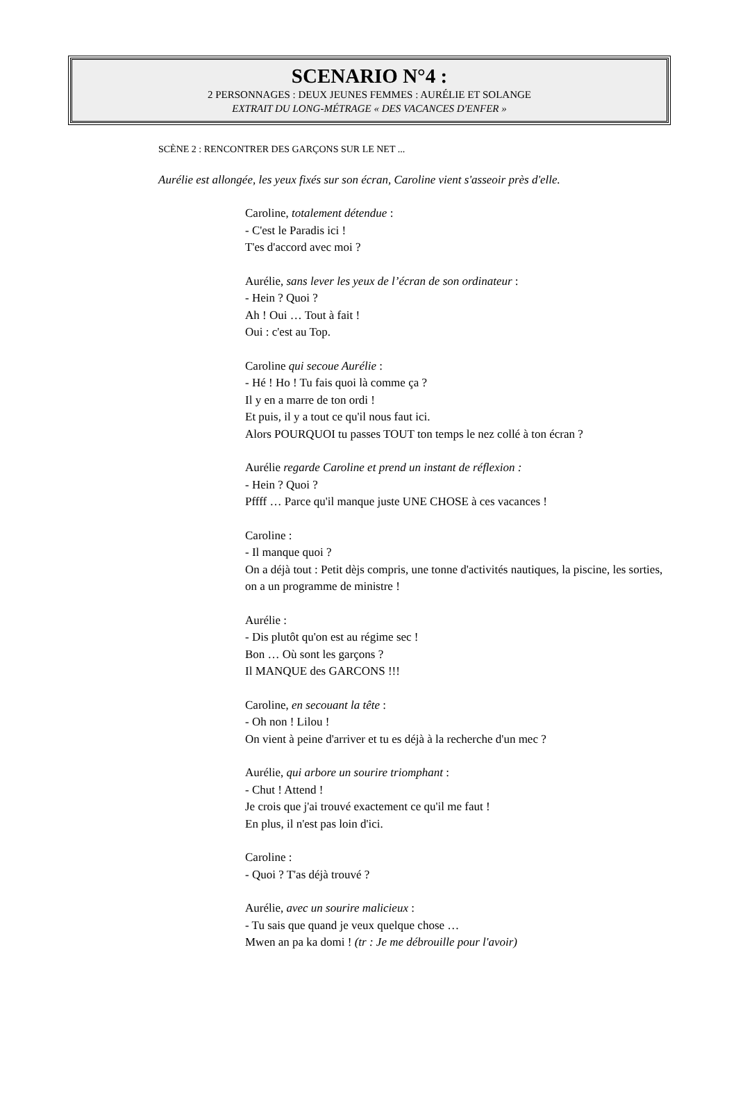SCENARIO N°4 :
2 PERSONNAGES : DEUX JEUNES FEMMES : AURÉLIE ET SOLANGE
EXTRAIT DU LONG-MÉTRAGE « DES VACANCES D'ENFER »
SCÈNE 2 : RENCONTRER DES GARÇONS SUR LE NET ...
Aurélie est allongée, les yeux fixés sur son écran, Caroline vient s'asseoir près d'elle.
Caroline, totalement détendue :
- C'est le Paradis ici !
T'es d'accord avec moi ?
Aurélie, sans lever les yeux de l’écran de son ordinateur :
- Hein ? Quoi ?
Ah ! Oui … Tout à fait !
Oui : c'est au Top.
Caroline qui secoue Aurélie :
- Hé ! Ho ! Tu fais quoi là comme ça ?
Il y en a marre de ton ordi !
Et puis, il y a tout ce qu'il nous faut ici.
Alors POURQUOI tu passes TOUT ton temps le nez collé à ton écran ?
Aurélie regarde Caroline et prend un instant de réflexion :
- Hein ? Quoi ?
Pffff … Parce qu'il manque juste UNE CHOSE à ces vacances !
Caroline :
- Il manque quoi ?
On a déjà tout : Petit dèjs compris, une tonne d'activités nautiques, la piscine, les sorties, on a un programme de ministre !
Aurélie :
- Dis plutôt qu'on est au régime sec !
Bon … Où sont les garçons ?
Il MANQUE des GARCONS !!!
Caroline, en secouant la tête :
- Oh non ! Lilou !
On vient à peine d'arriver et tu es déjà à la recherche d'un mec ?
Aurélie, qui arbore un sourire triomphant :
- Chut ! Attend !
Je crois que j'ai trouvé exactement ce qu'il me faut !
En plus, il n'est pas loin d'ici.
Caroline :
- Quoi ? T'as déjà trouvé ?
Aurélie, avec un sourire malicieux :
- Tu sais que quand je veux quelque chose …
Mwen an pa ka domi ! (tr : Je me débrouille pour l'avoir)